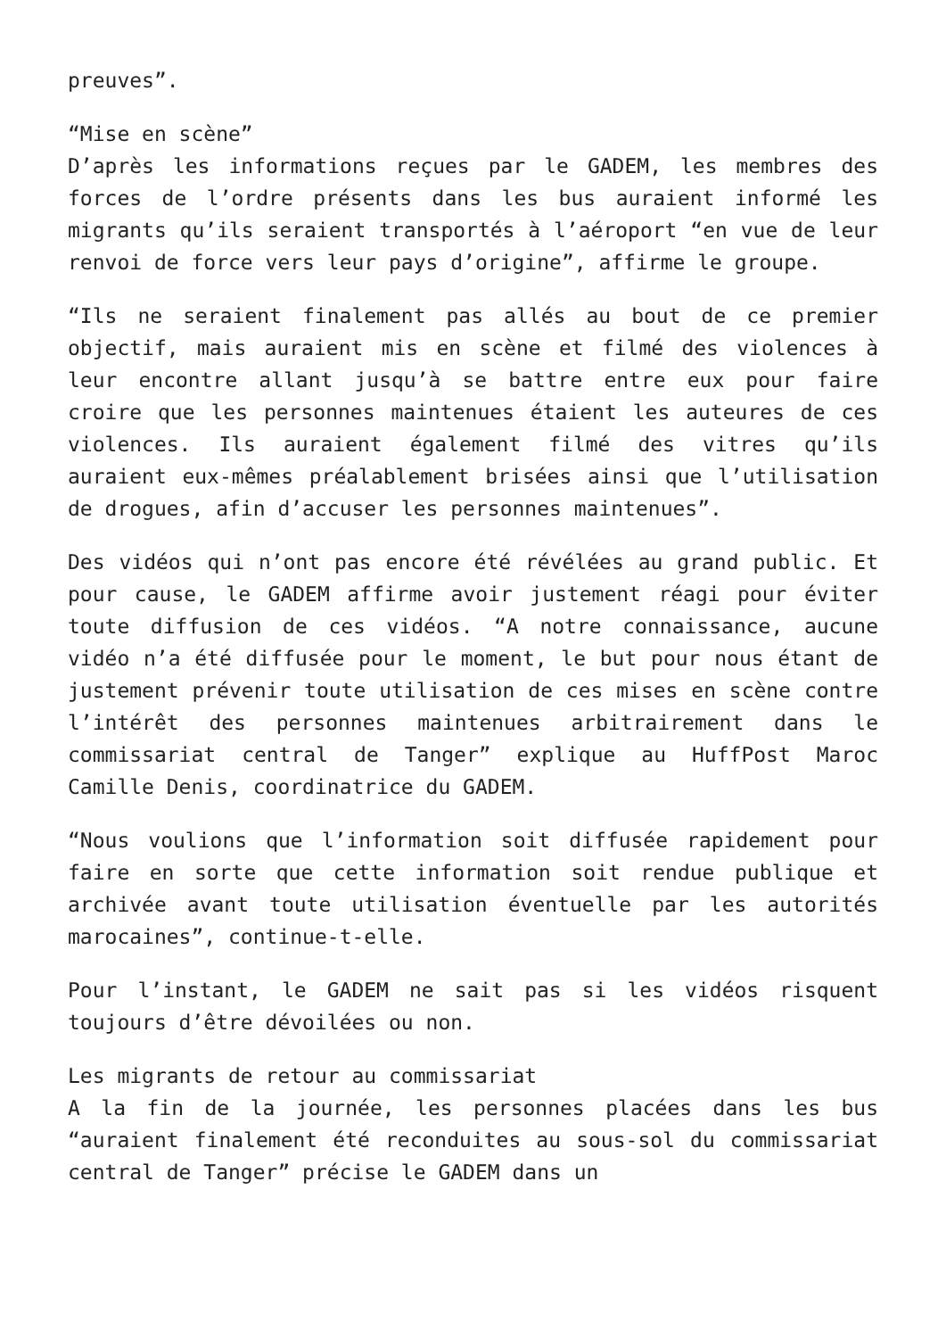preuves”.
“Mise en scène”
D’après les informations reçues par le GADEM, les membres des forces de l’ordre présents dans les bus auraient informé les migrants qu’ils seraient transportés à l’aéroport “en vue de leur renvoi de force vers leur pays d’origine”, affirme le groupe.
“Ils ne seraient finalement pas allés au bout de ce premier objectif, mais auraient mis en scène et filmé des violences à leur encontre allant jusqu’à se battre entre eux pour faire croire que les personnes maintenues étaient les auteures de ces violences. Ils auraient également filmé des vitres qu’ils auraient eux-mêmes préalablement brisées ainsi que l’utilisation de drogues, afin d’accuser les personnes maintenues”.
Des vidéos qui n’ont pas encore été révélées au grand public. Et pour cause, le GADEM affirme avoir justement réagi pour éviter toute diffusion de ces vidéos. “A notre connaissance, aucune vidéo n’a été diffusée pour le moment, le but pour nous étant de justement prévenir toute utilisation de ces mises en scène contre l’intérêt des personnes maintenues arbitrairement dans le commissariat central de Tanger” explique au HuffPost Maroc Camille Denis, coordinatrice du GADEM.
“Nous voulions que l’information soit diffusée rapidement pour faire en sorte que cette information soit rendue publique et archivée avant toute utilisation éventuelle par les autorités marocaines”, continue-t-elle.
Pour l’instant, le GADEM ne sait pas si les vidéos risquent toujours d’être dévoilées ou non.
Les migrants de retour au commissariat
A la fin de la journée, les personnes placées dans les bus “auraient finalement été reconduites au sous-sol du commissariat central de Tanger” précise le GADEM dans un